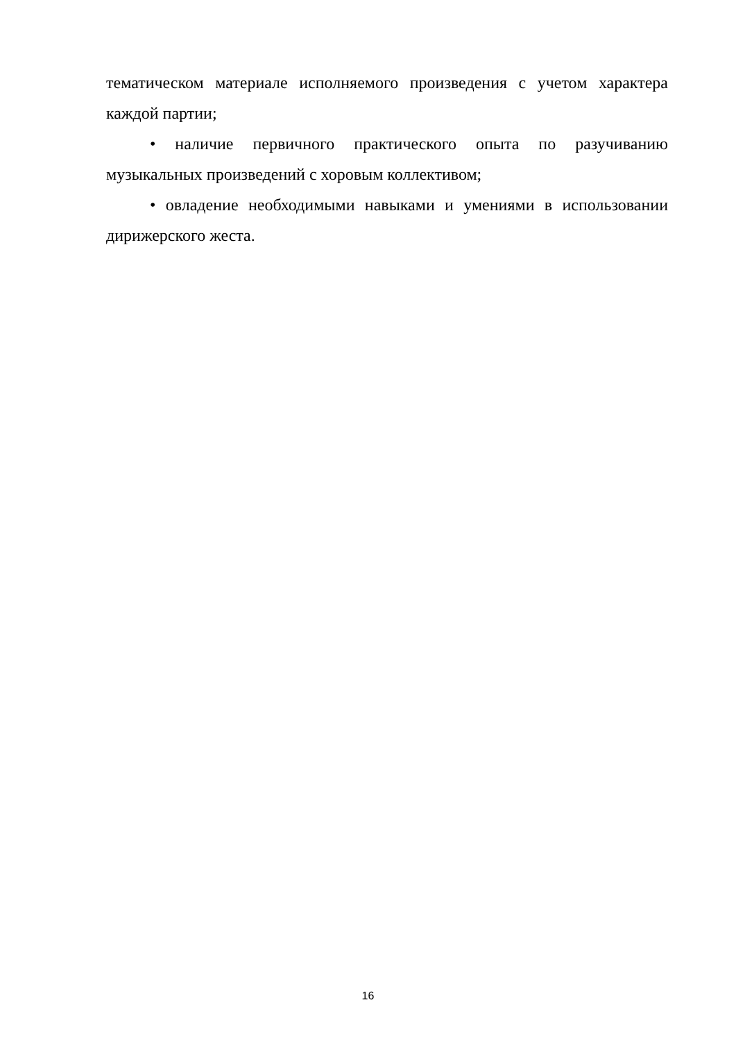тематическом материале исполняемого произведения с учетом характера каждой партии;
• наличие первичного практического опыта по разучиванию музыкальных произведений с хоровым коллективом;
• овладение необходимыми навыками и умениями в использовании дирижерского жеста.
16